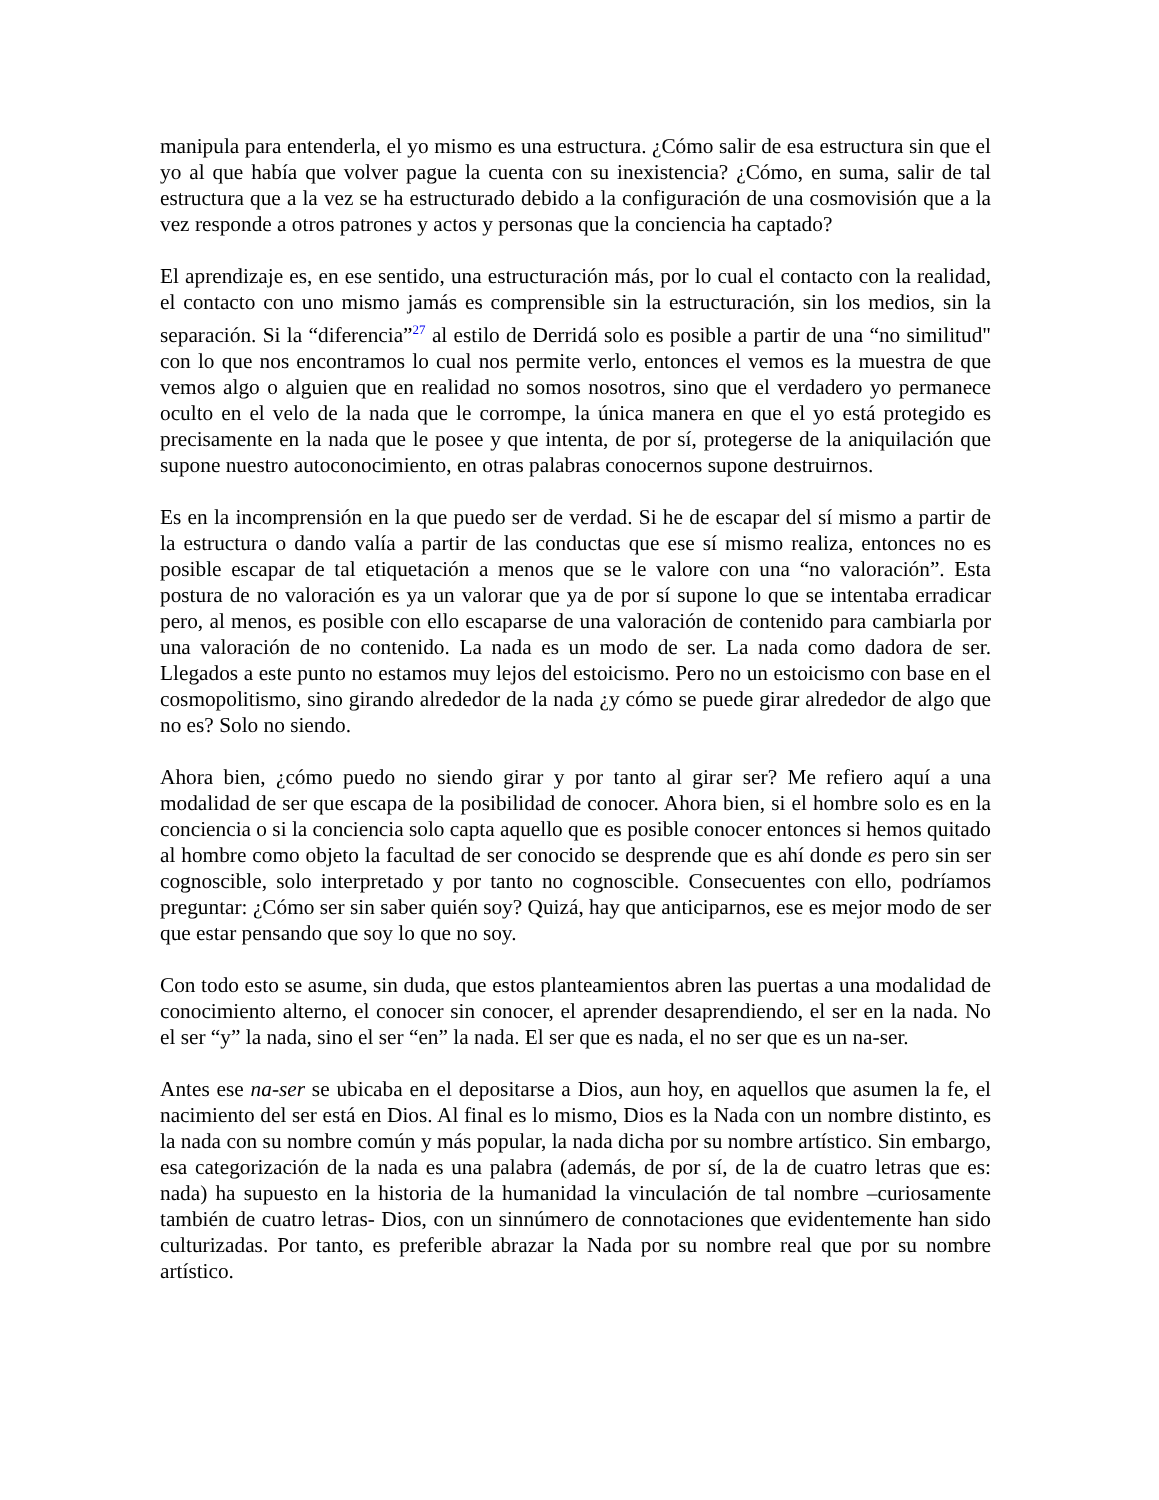manipula para entenderla, el yo mismo es una estructura. ¿Cómo salir de esa estructura sin que el yo al que había que volver pague la cuenta con su inexistencia? ¿Cómo, en suma, salir de tal estructura que a la vez se ha estructurado debido a la configuración de una cosmovisión que a la vez responde a otros patrones y actos y personas que la conciencia ha captado?
El aprendizaje es, en ese sentido, una estructuración más, por lo cual el contacto con la realidad, el contacto con uno mismo jamás es comprensible sin la estructuración, sin los medios, sin la separación. Si la “diferencia”<sup>27</sup> al estilo de Derridá solo es posible a partir de una “no similitud" con lo que nos encontramos lo cual nos permite verlo, entonces el vemos es la muestra de que vemos algo o alguien que en realidad no somos nosotros, sino que el verdadero yo permanece oculto en el velo de la nada que le corrompe, la única manera en que el yo está protegido es precisamente en la nada que le posee y que intenta, de por sí, protegerse de la aniquilación que supone nuestro autoconocimiento, en otras palabras conocernos supone destruirnos.
Es en la incomprensión en la que puedo ser de verdad. Si he de escapar del sí mismo a partir de la estructura o dando valía a partir de las conductas que ese sí mismo realiza, entonces no es posible escapar de tal etiquetación a menos que se le valore con una “no valoración”. Esta postura de no valoración es ya un valorar que ya de por sí supone lo que se intentaba erradicar pero, al menos, es posible con ello escaparse de una valoración de contenido para cambiarla por una valoración de no contenido. La nada es un modo de ser. La nada como dadora de ser. Llegados a este punto no estamos muy lejos del estoicismo. Pero no un estoicismo con base en el cosmopolitismo, sino girando alrededor de la nada ¿y cómo se puede girar alrededor de algo que no es? Solo no siendo.
Ahora bien, ¿cómo puedo no siendo girar y por tanto al girar ser? Me refiero aquí a una modalidad de ser que escapa de la posibilidad de conocer. Ahora bien, si el hombre solo es en la conciencia o si la conciencia solo capta aquello que es posible conocer entonces si hemos quitado al hombre como objeto la facultad de ser conocido se desprende que es ahí donde es pero sin ser cognoscible, solo interpretado y por tanto no cognoscible. Consecuentes con ello, podríamos preguntar: ¿Cómo ser sin saber quién soy? Quizá, hay que anticiparnos, ese es mejor modo de ser que estar pensando que soy lo que no soy.
Con todo esto se asume, sin duda, que estos planteamientos abren las puertas a una modalidad de conocimiento alterno, el conocer sin conocer, el aprender desaprendiendo, el ser en la nada. No el ser “y” la nada, sino el ser “en” la nada. El ser que es nada, el no ser que es un na-ser.
Antes ese na-ser se ubicaba en el depositarse a Dios, aun hoy, en aquellos que asumen la fe, el nacimiento del ser está en Dios. Al final es lo mismo, Dios es la Nada con un nombre distinto, es la nada con su nombre común y más popular, la nada dicha por su nombre artístico. Sin embargo, esa categorización de la nada es una palabra (además, de por sí, de la de cuatro letras que es: nada) ha supuesto en la historia de la humanidad la vinculación de tal nombre –curiosamente también de cuatro letras- Dios, con un sinnúmero de connotaciones que evidentemente han sido culturizadas. Por tanto, es preferible abrazar la Nada por su nombre real que por su nombre artístico.